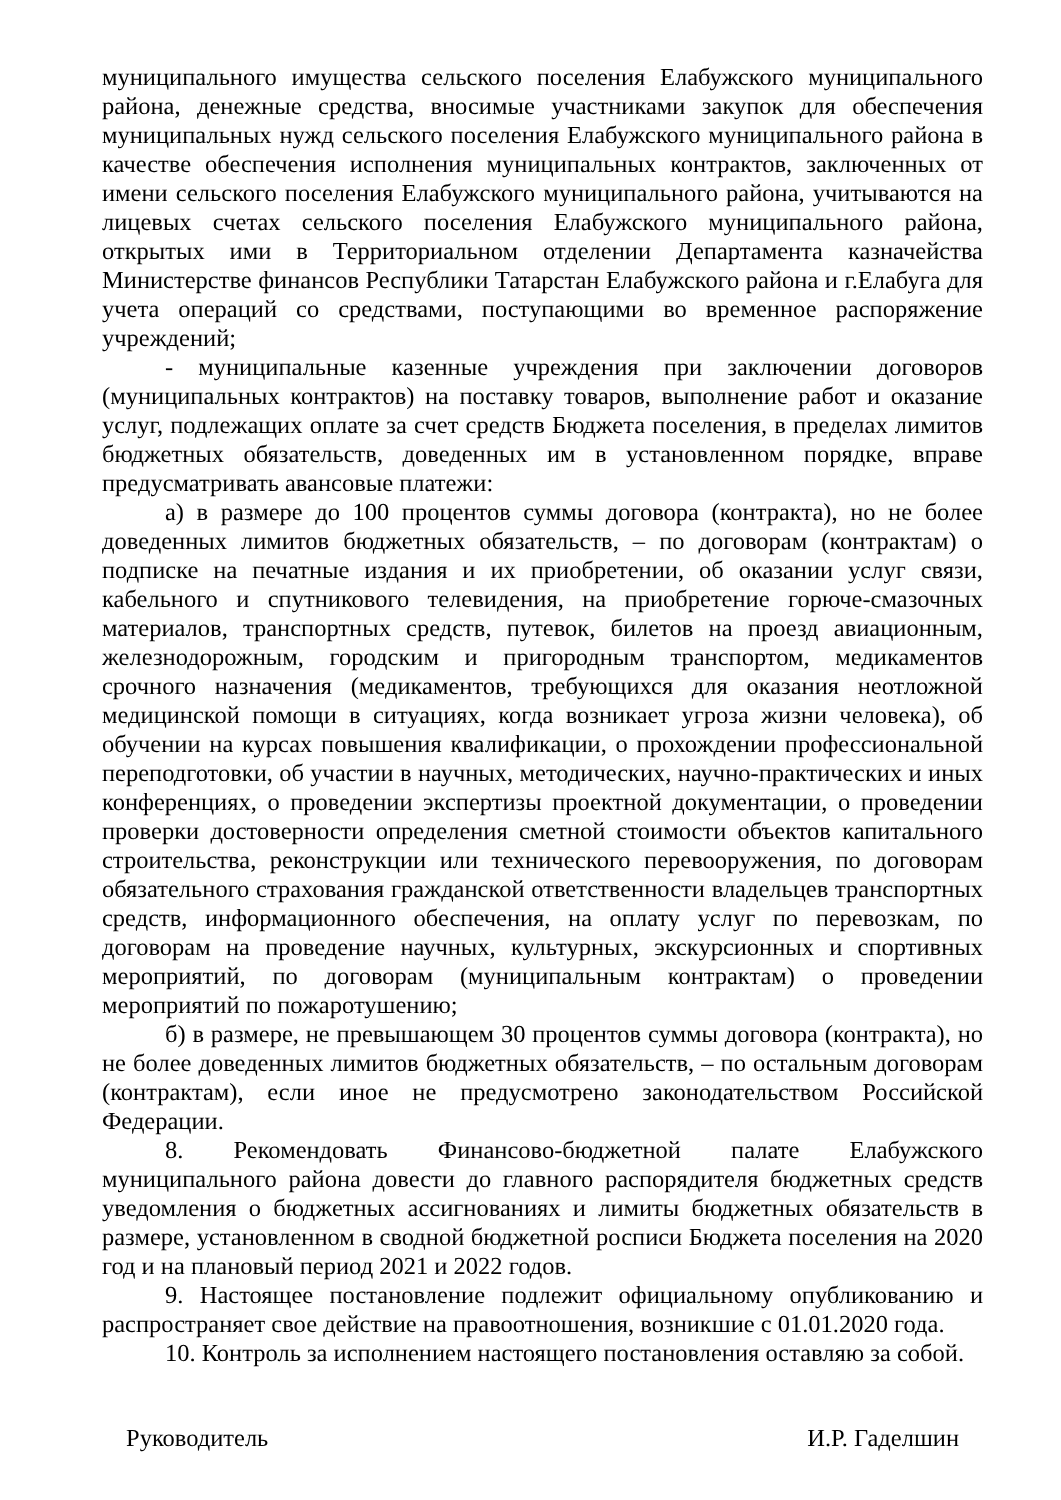муниципального имущества сельского поселения Елабужского муниципального района, денежные средства, вносимые участниками закупок для обеспечения муниципальных нужд сельского поселения Елабужского муниципального района в качестве обеспечения исполнения муниципальных контрактов, заключенных от имени сельского поселения Елабужского муниципального района, учитываются на лицевых счетах сельского поселения Елабужского муниципального района, открытых ими в Территориальном отделении Департамента казначейства Министерстве финансов Республики Татарстан Елабужского района и г.Елабуга для учета операций со средствами, поступающими во временное распоряжение учреждений;
- муниципальные казенные учреждения при заключении договоров (муниципальных контрактов) на поставку товаров, выполнение работ и оказание услуг, подлежащих оплате за счет средств Бюджета поселения, в пределах лимитов бюджетных обязательств, доведенных им в установленном порядке, вправе предусматривать авансовые платежи:
а) в размере до 100 процентов суммы договора (контракта), но не более доведенных лимитов бюджетных обязательств, – по договорам (контрактам) о подписке на печатные издания и их приобретении, об оказании услуг связи, кабельного и спутникового телевидения, на приобретение горюче-смазочных материалов, транспортных средств, путевок, билетов на проезд авиационным, железнодорожным, городским и пригородным транспортом, медикаментов срочного назначения (медикаментов, требующихся для оказания неотложной медицинской помощи в ситуациях, когда возникает угроза жизни человека), об обучении на курсах повышения квалификации, о прохождении профессиональной переподготовки, об участии в научных, методических, научно-практических и иных конференциях, о проведении экспертизы проектной документации, о проведении проверки достоверности определения сметной стоимости объектов капитального строительства, реконструкции или технического перевооружения, по договорам обязательного страхования гражданской ответственности владельцев транспортных средств, информационного обеспечения, на оплату услуг по перевозкам, по договорам на проведение научных, культурных, экскурсионных и спортивных мероприятий, по договорам (муниципальным контрактам) о проведении мероприятий по пожаротушению;
б) в размере, не превышающем 30 процентов суммы договора (контракта), но не более доведенных лимитов бюджетных обязательств, – по остальным договорам (контрактам), если иное не предусмотрено законодательством Российской Федерации.
8. Рекомендовать Финансово-бюджетной палате Елабужского муниципального района довести до главного распорядителя бюджетных средств уведомления о бюджетных ассигнованиях и лимиты бюджетных обязательств в размере, установленном в сводной бюджетной росписи Бюджета поселения на 2020 год и на плановый период 2021 и 2022 годов.
9. Настоящее постановление подлежит официальному опубликованию и распространяет свое действие на правоотношения, возникшие с 01.01.2020 года.
10. Контроль за исполнением настоящего постановления оставляю за собой.
Руководитель И.Р. Гаделшин